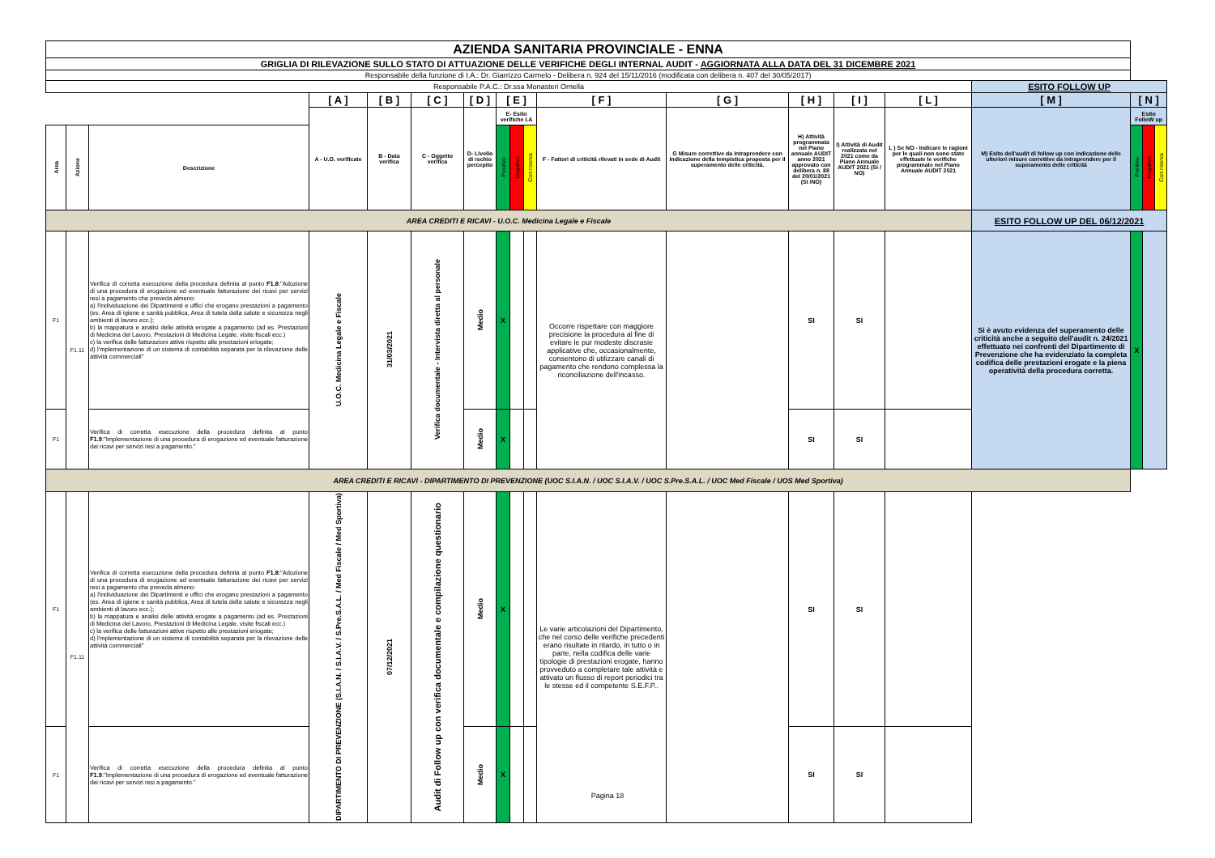| AZIENDA SANITARIA PROVINCIALE - ENNA | | | | | | | | | | | | | | | | | | |
| GRIGLIA DI RILEVAZIONE SULLO STATO DI ATTUAZIONE DELLE VERIFICHE DEGLI INTERNAL AUDIT - AGGIORNATA ALLA DATA DEL 31 DICEMBRE 2021 | | | | | | | | | | | | | | | | | | |
| Responsabile della funzione di I.A.: Dr. Giarrizzo Carmelo - Delibera n. 924 del 15/11/2016 (modificata con delibera n. 407 del 30/05/2017) | | | | | | | | | | | | | | | | | | |
| Responsabile P.A.C.: Dr.ssa Monasteri Ornella | | | | | | | | | | | | | | | ESITO FOLLOW UP | | | |
| | | | [ A ] | [ B ] | [ C ] | [ D ] | [ E ] | | | [ F ] | [ G ] | [ H ] | [ I ] | [ L ] | [ M ] | [ N ] | | |
| | | | A - U.O. verificate | B - Data verifica | C - Oggetto verifica | D- Livello di rschio percepito | E- Esito verifiche I.A | | | F - Fattori di criticità rilevati in sede di Audit | G Misure correttive da intraprendere con Indicazione della tempistica proposta per il superamento delle criticità. | H) Attività programmata nel Piano annuale AUDIT anno 2021 approvato con delibera n. 88 del 20/01/2021 (SI /NO) | I) Attività di Audit realizzata nel 2021 come da Piano Annuale AUDIT 2021 (SI / NO) | L ) Se NO - Indicare le ragioni per le quali non sono state effettuate le verifiche programmate nel Piano Annuale AUDIT 2021 | M) Esito dell'audit di follow up con indicazione delle ulteriori misure correttive da intraprendere per il superamento delle criticità | Esito FolloW up | | |
| Area | Azione | Descrizione | | | | | Positivo | Negativo | Con riserva | | | | | | | Positivo | Negativo | Con riserva |
| AREA CREDITI E RICAVI - U.O.C. Medicina Legale e Fiscale | | | | | | | | | | | | | | | ESITO FOLLOW UP DEL 06/12/2021 | | | |
| F1 | F1.11 | Verifica di corretta esecuzione della procedura definita al punto F1.8 :"Adozione di una procedura di erogazione ed eventuale fatturazione dei ricavi per servizi resi a pagamento che preveda almeno: a) l'individuazione dei Dipartimenti e uffici che erogano prestazioni a pagamento (es. Area di igiene e sanità pubblica, Area di tutela della salute e sicurezza negli ambienti di lavoro ecc.); b) la mappatura e analisi delle attività erogate a pagamento (ad es. Prestazioni di Medicina del Lavoro, Prestazioni di Medicina Legale, visite fiscali ecc.) c) la verifica delle fatturazioni attive rispetto alle prestazioni eriogate; d) l'mplementazione di un sistema di contabilità separata per la rilevazione delle attività commerciali" | U.O.C. Medicina Legale e Fiscale | 31/03/2021 | Verifica documentale - Intervista diretta al personale | Medio | X | | | Occorre rispettare con maggiore precisione la procedura al fine di evitare le pur modeste discrasie applicative che, occasionalmente, consentono di utilizzare canali di pagamento che rendono complessa la riconciliazione dell'incasso. | | SI | SI | | Si è avuto evidenza del superamento delle criticità anche a seguito dell'audit n. 24/2021 effettuato nei confronti del Dipartimento di Prevenzione che ha evidenziato la completa codifica delle prestazioni erogate e la piena operatività della procedura corretta. | X | | |
| F1 | | Verifica di corretta esecuzione della procedura definita al punto F1.9 :"Implementazione di una procedura di erogazione ed eventuale fatturazione dei ricavi per servizi resi a pagamento." | | | | Medio | X | | | | | SI | SI | | | | | |
| AREA CREDITI E RICAVI - DIPARTIMENTO DI PREVENZIONE (UOC S.I.A.N. / UOC S.I.A.V. / UOC S.Pre.S.A.L. / UOC Med Fiscale / UOS Med Sportiva) | | | | | | | | | | | | | | | | | | |
| F1 | F1.11 | Verifica di corretta esecuzione della procedura definita al punto F1.8 :"Adozione di una procedura di erogazione ed eventuale fatturazione dei ricavi per servizi resi a pagamento che preveda almeno: a) l'individuazione dei Dipartimenti e uffici che erogano prestazioni a pagamento (es. Area di igiene e sanità pubblica, Area di tutela della salute e sicurezza negli ambienti di lavoro ecc.); b) la mappatura e analisi delle attività erogate a pagamento (ad es. Prestazioni di Medicina del Lavoro, Prestazioni di Medicina Legale, visite fiscali ecc.) c) la verifica delle fatturazioni attive rispetto alle prestazioni eriogate; d) l'mplementazione di un sistema di contabilità separata per la rilevazione delle attività commerciali" | DIPARTIMENTO DI PREVENZIONE (S.I.A.N. / S.I.A.V. / S.Pre.S.A.L. / Med Fiscale / Med Sportiva) | 07/12/2021 | Audit di Follow up con verifica documentale e compilazione questionario | Medio | X | | | Le varie articolazioni del Dipartimento, che nel corso delle verifiche precedenti erano risultate in ritardo, in tutto o in parte, nella codifica delle varie tipologie di prestazioni erogate, hanno provveduto a completare tale attività e attivato un flusso di report periodici tra le stesse ed il competente S.E.F.P.. | | SI | SI | | | | | |
| F1 | | Verifica di corretta esecuzione della procedura definita al punto F1.9 :"Implementazione di una procedura di erogazione ed eventuale fatturazione dei ricavi per servizi resi a pagamento." | | | | Medio | X | | | | | SI | SI | | | | | |
Pagina 18